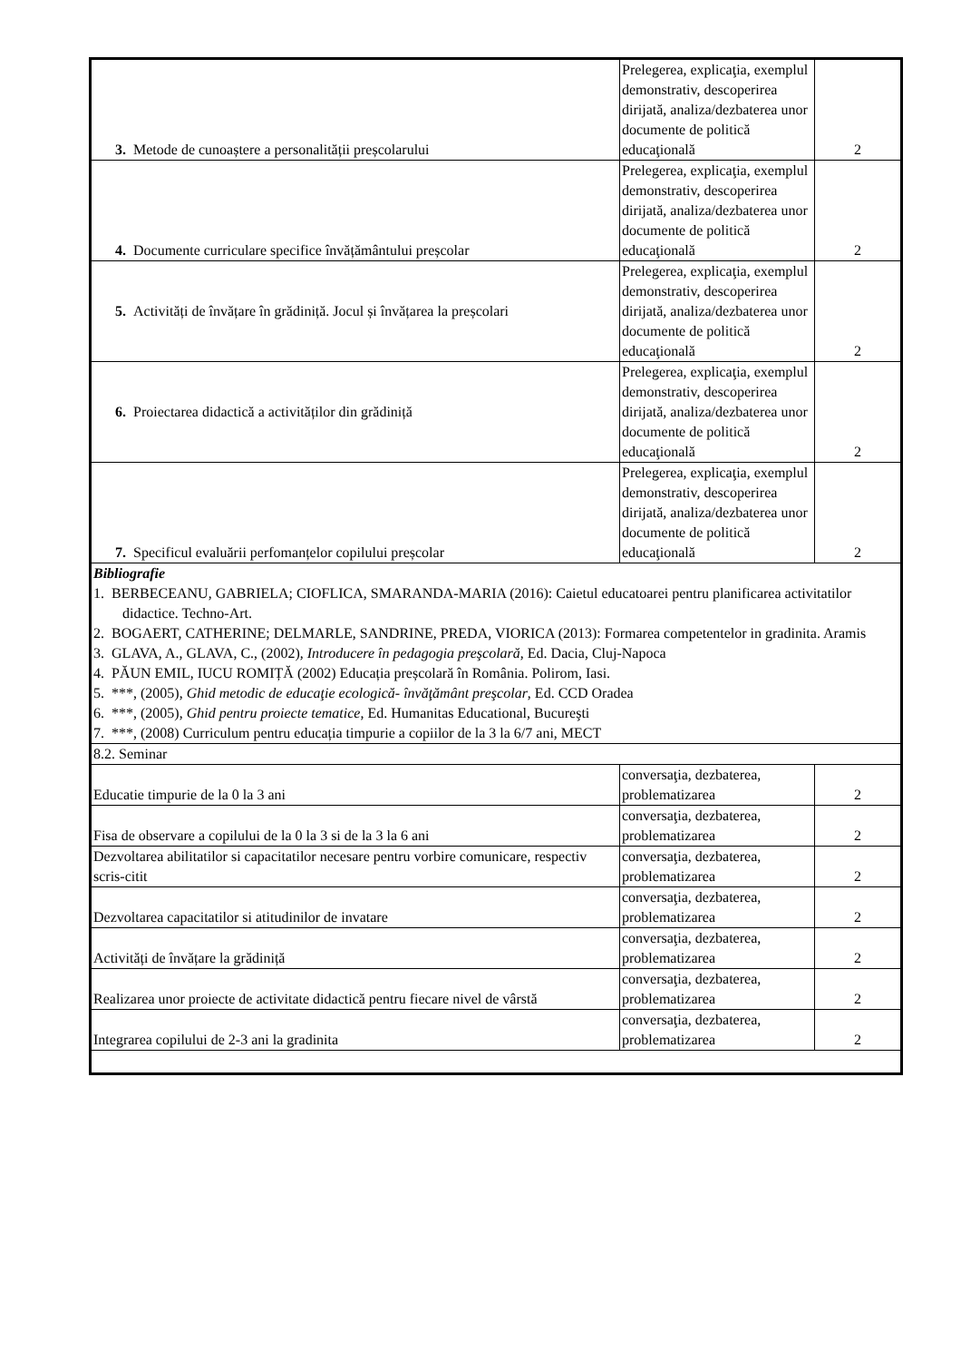| 3. Metode de cunoaștere a personalității preșcolarului | Prelegerea, explicaţia, exemplul demonstrativ, descoperirea dirijată, analiza/dezbaterea unor documente de politică educaţională | 2 |
| 4. Documente curriculare specifice învățământului preșcolar | Prelegerea, explicaţia, exemplul demonstrativ, descoperirea dirijată, analiza/dezbaterea unor documente de politică educaţională | 2 |
| 5. Activități de învățare în grădiniță. Jocul și învățarea la preșcolari | Prelegerea, explicaţia, exemplul demonstrativ, descoperirea dirijată, analiza/dezbaterea unor documente de politică educaţională | 2 |
| 6. Proiectarea didactică a activităților din grădiniță | Prelegerea, explicaţia, exemplul demonstrativ, descoperirea dirijată, analiza/dezbaterea unor documente de politică educaţională | 2 |
| 7. Specificul evaluării perfomanțelor copilului preșcolar | Prelegerea, explicaţia, exemplul demonstrativ, descoperirea dirijată, analiza/dezbaterea unor documente de politică educaţională | 2 |
| Bibliografie 1. BERBECEANU, GABRIELA; CIOFLICA, SMARANDA-MARIA (2016): Caietul educatoarei pentru planificarea activitatilor didactice. Techno-Art. 2. BOGAERT, CATHERINE; DELMARLE, SANDRINE, PREDA, VIORICA (2013): Formarea competentelor in gradinita. Aramis 3. GLAVA, A., GLAVA, C., (2002), Introducere în pedagogia preşcolară , Ed. Dacia, Cluj-Napoca 4. PĂUN EMIL, IUCU ROMIȚĂ (2002) Educația preșcolară în România. Polirom, Iasi. 5. ***, (2005), Ghid metodic de educaţie ecologică- învăţământ preşcolar , Ed. CCD Oradea 6. ***, (2005), Ghid pentru proiecte tematice , Ed. Humanitas Educational, Bucureşti 7. ***, (2008) Curriculum pentru educația timpurie a copiilor de la 3 la 6/7 ani, MECT | | |
| 8.2. Seminar | | |
| Educatie timpurie de la 0 la 3 ani | conversaţia, dezbaterea, problematizarea | 2 |
| Fisa de observare a copilului de la 0 la 3 si de la 3 la 6 ani | conversaţia, dezbaterea, problematizarea | 2 |
| Dezvoltarea abilitatilor si capacitatilor necesare pentru vorbire comunicare, respectiv scris-citit | conversaţia, dezbaterea, problematizarea | 2 |
| Dezvoltarea capacitatilor si atitudinilor de invatare | conversaţia, dezbaterea, problematizarea | 2 |
| Activități de învățare la grădiniță | conversaţia, dezbaterea, problematizarea | 2 |
| Realizarea unor proiecte de activitate didactică pentru fiecare nivel de vârstă | conversaţia, dezbaterea, problematizarea | 2 |
| Integrarea copilului de 2-3 ani la gradinita | conversaţia, dezbaterea, problematizarea | 2 |